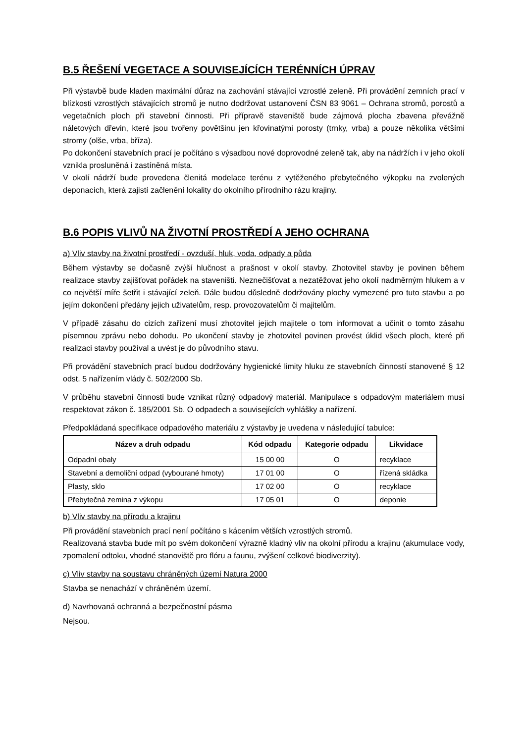B.5 ŘEŠENÍ VEGETACE A SOUVISEJÍCÍCH TERÉNNÍCH ÚPRAV
Při výstavbě bude kladen maximální důraz na zachování stávající vzrostlé zeleně. Při provádění zemních prací v blízkosti vzrostlých stávajících stromů je nutno dodržovat ustanovení ČSN 83 9061 – Ochrana stromů, porostů a vegetačních ploch při stavební činnosti. Při přípravě staveniště bude zájmová plocha zbavena převážně náletových dřevin, které jsou tvořeny povětšinu jen křovinatými porosty (trnky, vrba) a pouze několika většími stromy (olše, vrba, bříza).
Po dokončení stavebních prací je počítáno s výsadbou nové doprovodné zeleně tak, aby na nádržích i v jeho okolí vznikla prosluněná i zastíněná místa.
V okolí nádrží bude provedena členitá modelace terénu z vytěženého přebytečného výkopku na zvolených deponacích, která zajistí začlenění lokality do okolního přírodního rázu krajiny.
B.6 POPIS VLIVŮ NA ŽIVOTNÍ PROSTŘEDÍ A JEHO OCHRANA
a) Vliv stavby na životní prostředí - ovzduší, hluk, voda, odpady a půda
Během výstavby se dočasně zvýší hlučnost a prašnost v okolí stavby. Zhotovitel stavby je povinen během realizace stavby zajišťovat pořádek na staveništi. Neznečišťovat a nezatěžovat jeho okolí nadměrným hlukem a v co největší míře šetřit i stávající zeleň. Dále budou důsledně dodržovány plochy vymezené pro tuto stavbu a po jejím dokončení předány jejich uživatelům, resp. provozovatelům či majitelům.
V případě zásahu do cizích zařízení musí zhotovitel jejich majitele o tom informovat a učinit o tomto zásahu písemnou zprávu nebo dohodu. Po ukončení stavby je zhotovitel povinen provést úklid všech ploch, které při realizaci stavby používal a uvést je do původního stavu.
Při provádění stavebních prací budou dodržovány hygienické limity hluku ze stavebních činností stanovené § 12 odst. 5 nařízením vlády č. 502/2000 Sb.
V průběhu stavební činnosti bude vznikat různý odpadový materiál. Manipulace s odpadovým materiálem musí respektovat zákon č. 185/2001 Sb. O odpadech a souvisejících vyhlášky a nařízení.
Předpokládaná specifikace odpadového materiálu z výstavby je uvedena v následující tabulce:
| Název a druh odpadu | Kód odpadu | Kategorie odpadu | Likvidace |
| --- | --- | --- | --- |
| Odpadní obaly | 15 00 00 | O | recyklace |
| Stavební a demoliční odpad (vybourané hmoty) | 17 01 00 | O | řízená skládka |
| Plasty, sklo | 17 02 00 | O | recyklace |
| Přebytečná zemina z výkopu | 17 05 01 | O | deponie |
b) Vliv stavby na přírodu a krajinu
Při provádění stavebních prací není počítáno s kácením větších vzrostlých stromů.
Realizovaná stavba bude mít po svém dokončení výrazně kladný vliv na okolní přírodu a krajinu (akumulace vody, zpomalení odtoku, vhodné stanoviště pro flóru a faunu, zvýšení celkové biodiverzity).
c) Vliv stavby na soustavu chráněných území Natura 2000
Stavba se nenachází v chráněném území.
d) Navrhovaná ochranná a bezpečnostní pásma
Nejsou.